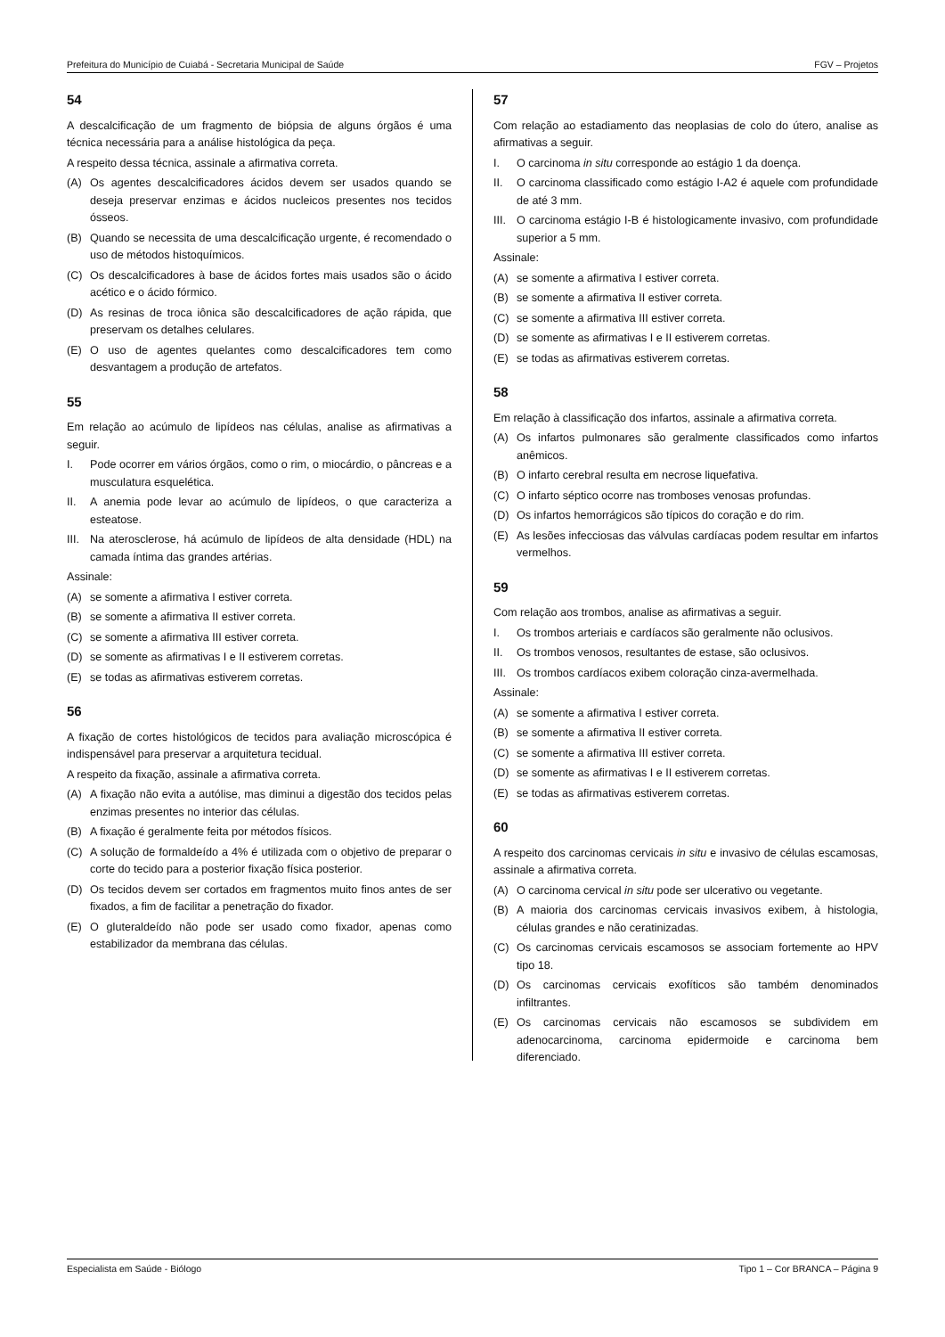Prefeitura do Município de Cuiabá - Secretaria Municipal de Saúde FGV – Projetos
54
A descalcificação de um fragmento de biópsia de alguns órgãos é uma técnica necessária para a análise histológica da peça.
A respeito dessa técnica, assinale a afirmativa correta.
(A) Os agentes descalcificadores ácidos devem ser usados quando se deseja preservar enzimas e ácidos nucleicos presentes nos tecidos ósseos.
(B) Quando se necessita de uma descalcificação urgente, é recomendado o uso de métodos histoquímicos.
(C) Os descalcificadores à base de ácidos fortes mais usados são o ácido acético e o ácido fórmico.
(D) As resinas de troca iônica são descalcificadores de ação rápida, que preservam os detalhes celulares.
(E) O uso de agentes quelantes como descalcificadores tem como desvantagem a produção de artefatos.
55
Em relação ao acúmulo de lipídeos nas células, analise as afirmativas a seguir.
I. Pode ocorrer em vários órgãos, como o rim, o miocárdio, o pâncreas e a musculatura esquelética.
II. A anemia pode levar ao acúmulo de lipídeos, o que caracteriza a esteatose.
III. Na aterosclerose, há acúmulo de lipídeos de alta densidade (HDL) na camada íntima das grandes artérias.
Assinale:
(A) se somente a afirmativa I estiver correta.
(B) se somente a afirmativa II estiver correta.
(C) se somente a afirmativa III estiver correta.
(D) se somente as afirmativas I e II estiverem corretas.
(E) se todas as afirmativas estiverem corretas.
56
A fixação de cortes histológicos de tecidos para avaliação microscópica é indispensável para preservar a arquitetura tecidual.
A respeito da fixação, assinale a afirmativa correta.
(A) A fixação não evita a autólise, mas diminui a digestão dos tecidos pelas enzimas presentes no interior das células.
(B) A fixação é geralmente feita por métodos físicos.
(C) A solução de formaldeído a 4% é utilizada com o objetivo de preparar o corte do tecido para a posterior fixação física posterior.
(D) Os tecidos devem ser cortados em fragmentos muito finos antes de ser fixados, a fim de facilitar a penetração do fixador.
(E) O gluteraldeído não pode ser usado como fixador, apenas como estabilizador da membrana das células.
57
Com relação ao estadiamento das neoplasias de colo do útero, analise as afirmativas a seguir.
I. O carcinoma in situ corresponde ao estágio 1 da doença.
II. O carcinoma classificado como estágio I-A2 é aquele com profundidade de até 3 mm.
III. O carcinoma estágio I-B é histologicamente invasivo, com profundidade superior a 5 mm.
Assinale:
(A) se somente a afirmativa I estiver correta.
(B) se somente a afirmativa II estiver correta.
(C) se somente a afirmativa III estiver correta.
(D) se somente as afirmativas I e II estiverem corretas.
(E) se todas as afirmativas estiverem corretas.
58
Em relação à classificação dos infartos, assinale a afirmativa correta.
(A) Os infartos pulmonares são geralmente classificados como infartos anêmicos.
(B) O infarto cerebral resulta em necrose liquefativa.
(C) O infarto séptico ocorre nas tromboses venosas profundas.
(D) Os infartos hemorrágicos são típicos do coração e do rim.
(E) As lesões infecciosas das válvulas cardíacas podem resultar em infartos vermelhos.
59
Com relação aos trombos, analise as afirmativas a seguir.
I. Os trombos arteriais e cardíacos são geralmente não oclusivos.
II. Os trombos venosos, resultantes de estase, são oclusivos.
III. Os trombos cardíacos exibem coloração cinza-avermelhada.
Assinale:
(A) se somente a afirmativa I estiver correta.
(B) se somente a afirmativa II estiver correta.
(C) se somente a afirmativa III estiver correta.
(D) se somente as afirmativas I e II estiverem corretas.
(E) se todas as afirmativas estiverem corretas.
60
A respeito dos carcinomas cervicais in situ e invasivo de células escamosas, assinale a afirmativa correta.
(A) O carcinoma cervical in situ pode ser ulcerativo ou vegetante.
(B) A maioria dos carcinomas cervicais invasivos exibem, à histologia, células grandes e não ceratinizadas.
(C) Os carcinomas cervicais escamosos se associam fortemente ao HPV tipo 18.
(D) Os carcinomas cervicais exofíticos são também denominados infiltrantes.
(E) Os carcinomas cervicais não escamosos se subdividem em adenocarcinoma, carcinoma epidermoide e carcinoma bem diferenciado.
Especialista em Saúde - Biólogo Tipo 1 – Cor BRANCA – Página 9